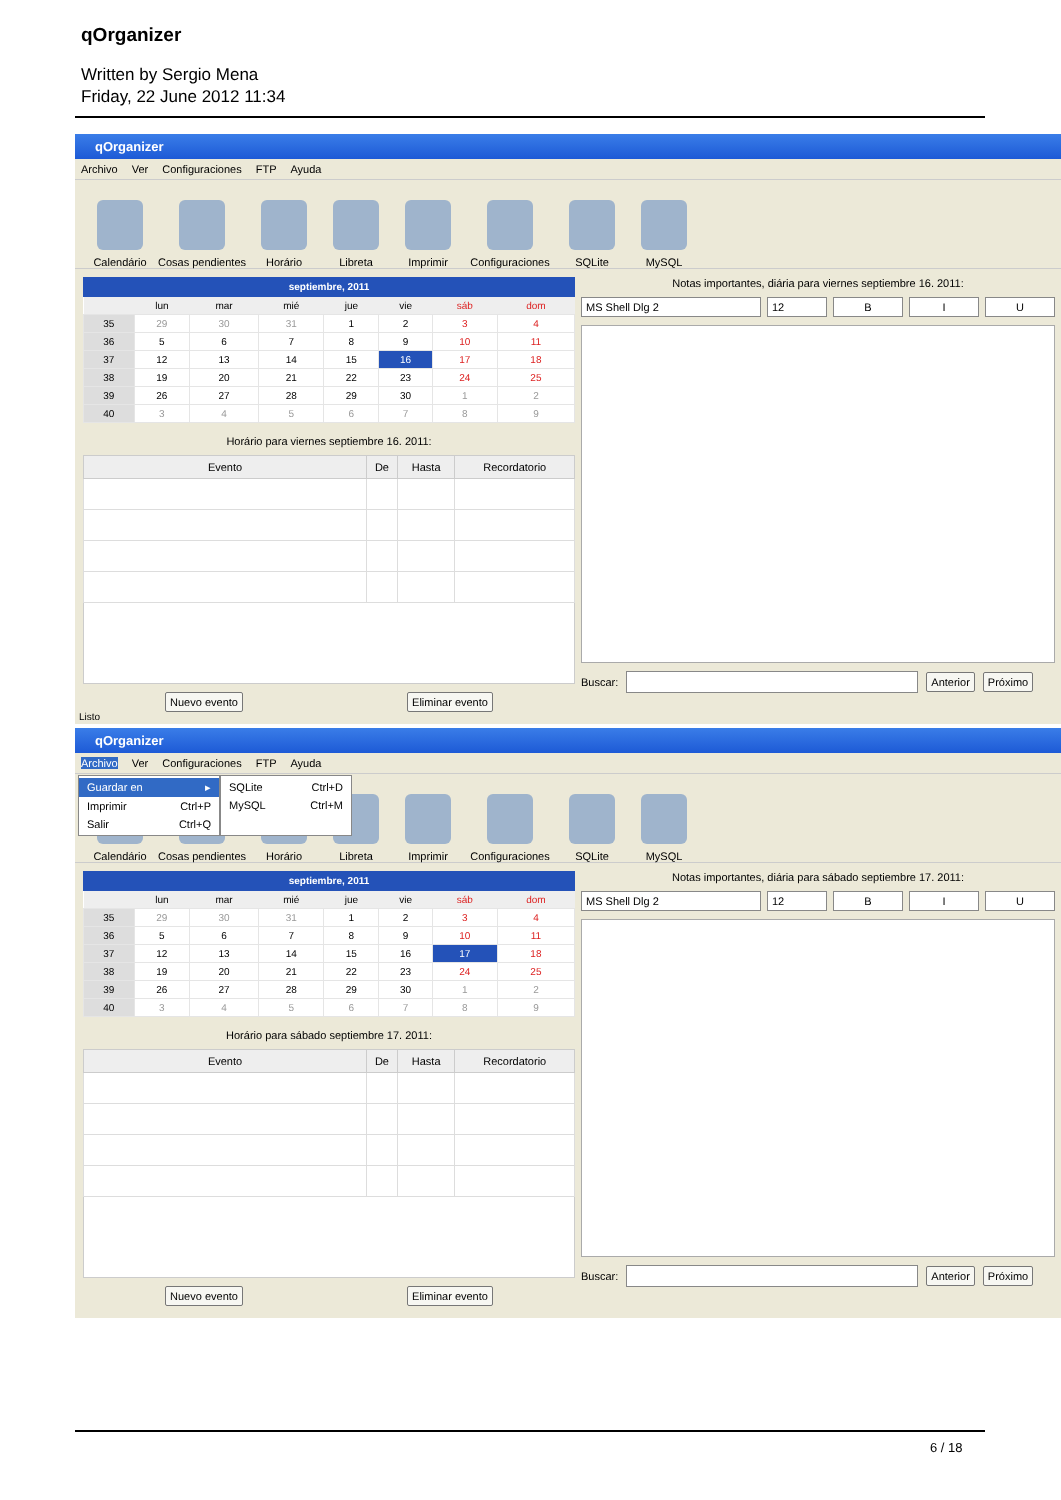qOrganizer
Written by Sergio Mena
Friday, 22 June 2012 11:34
qOrganizer
Archivo Ver Configuraciones FTP Ayuda
Calendário
Cosas pendientes
Horário
Libreta
Imprimir
Configuraciones
SQLite
MySQL
septiembre, 2011
| | lun | mar | mié | jue | vie | sáb | dom |
| --- | --- | --- | --- | --- | --- | --- | --- |
| 35 | 29 | 30 | 31 | 1 | 2 | 3 | 4 |
| 36 | 5 | 6 | 7 | 8 | 9 | 10 | 11 |
| 37 | 12 | 13 | 14 | 15 | 16 | 17 | 18 |
| 38 | 19 | 20 | 21 | 22 | 23 | 24 | 25 |
| 39 | 26 | 27 | 28 | 29 | 30 | 1 | 2 |
| 40 | 3 | 4 | 5 | 6 | 7 | 8 | 9 |
Horário para viernes septiembre 16. 2011:
| Evento | De | Hasta | Recordatorio |
| --- | --- | --- | --- |
Nuevo evento Eliminar evento
Notas importantes, diária para viernes septiembre 16. 2011:
MS Shell Dlg 2 12 B I U
Buscar:
Anterior Próximo
Listo
qOrganizer
Archivo Ver Configuraciones FTP Ayuda
Calendário
Cosas pendientes
Horário
Libreta
Imprimir
Configuraciones
SQLite
MySQL
Guardar en ▸
Imprimir Ctrl+P
Salir Ctrl+Q
SQLite Ctrl+D
MySQL Ctrl+M
septiembre, 2011
| | lun | mar | mié | jue | vie | sáb | dom |
| --- | --- | --- | --- | --- | --- | --- | --- |
| 35 | 29 | 30 | 31 | 1 | 2 | 3 | 4 |
| 36 | 5 | 6 | 7 | 8 | 9 | 10 | 11 |
| 37 | 12 | 13 | 14 | 15 | 16 | 17 | 18 |
| 38 | 19 | 20 | 21 | 22 | 23 | 24 | 25 |
| 39 | 26 | 27 | 28 | 29 | 30 | 1 | 2 |
| 40 | 3 | 4 | 5 | 6 | 7 | 8 | 9 |
Horário para sábado septiembre 17. 2011:
| Evento | De | Hasta | Recordatorio |
| --- | --- | --- | --- |
Nuevo evento Eliminar evento
Notas importantes, diária para sábado septiembre 17. 2011:
MS Shell Dlg 2 12 B I U
Buscar:
Anterior Próximo
6 / 18